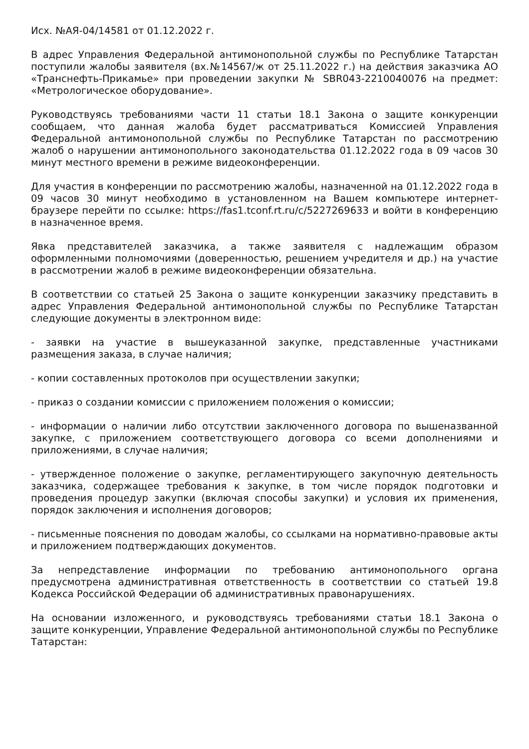Исх. №АЯ-04/14581 от 01.12.2022 г.
В адрес Управления Федеральной антимонопольной службы по Республике Татарстан поступили жалобы заявителя (вх.№14567/ж от 25.11.2022 г.) на действия заказчика АО «Транснефть-Прикамье» при проведении закупки № SBR043-2210040076 на предмет: «Метрологическое оборудование».
Руководствуясь требованиями части 11 статьи 18.1 Закона о защите конкуренции сообщаем, что данная жалоба будет рассматриваться Комиссией Управления Федеральной антимонопольной службы по Республике Татарстан по рассмотрению жалоб о нарушении антимонопольного законодательства 01.12.2022 года в 09 часов 30 минут местного времени в режиме видеоконференции.
Для участия в конференции по рассмотрению жалобы, назначенной на 01.12.2022 года в 09 часов 30 минут необходимо в установленном на Вашем компьютере интернет-браузере перейти по ссылке: https://fas1.tconf.rt.ru/c/5227269633 и войти в конференцию в назначенное время.
Явка представителей заказчика, а также заявителя с надлежащим образом оформленными полномочиями (доверенностью, решением учредителя и др.) на участие в рассмотрении жалоб в режиме видеоконференции обязательна.
В соответствии со статьей 25 Закона о защите конкуренции заказчику представить в адрес Управления Федеральной антимонопольной службы по Республике Татарстан следующие документы в электронном виде:
- заявки на участие в вышеуказанной закупке, представленные участниками размещения заказа, в случае наличия;
- копии составленных протоколов при осуществлении закупки;
- приказ о создании комиссии с приложением положения о комиссии;
- информации о наличии либо отсутствии заключенного договора по вышеназванной закупке, с приложением соответствующего договора со всеми дополнениями и приложениями, в случае наличия;
- утвержденное положение о закупке, регламентирующего закупочную деятельность заказчика, содержащее требования к закупке, в том числе порядок подготовки и проведения процедур закупки (включая способы закупки) и условия их применения, порядок заключения и исполнения договоров;
- письменные пояснения по доводам жалобы, со ссылками на нормативно-правовые акты и приложением подтверждающих документов.
За непредставление информации по требованию антимонопольного органа предусмотрена административная ответственность в соответствии со статьей 19.8 Кодекса Российской Федерации об административных правонарушениях.
На основании изложенного, и руководствуясь требованиями статьи 18.1 Закона о защите конкуренции, Управление Федеральной антимонопольной службы по Республике Татарстан: